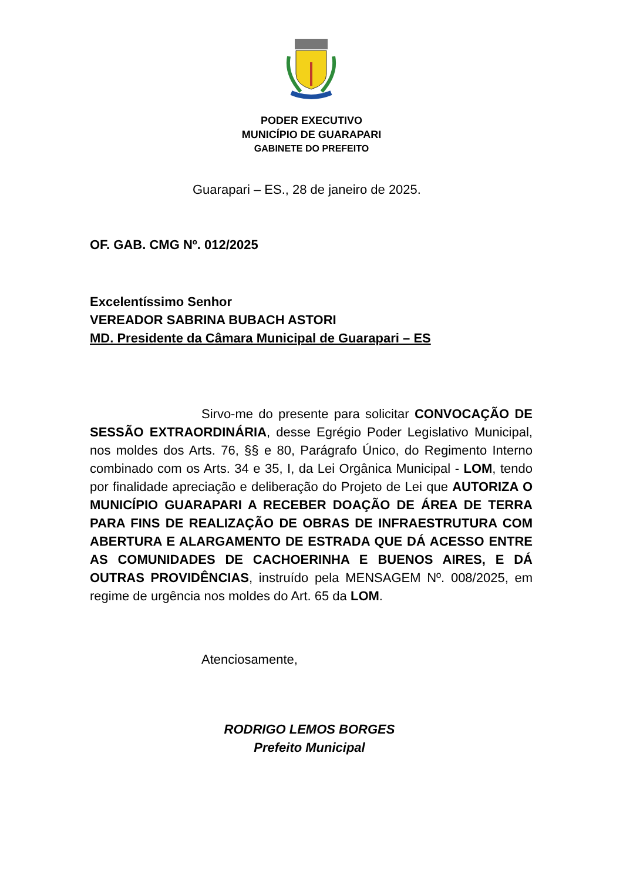PODER EXECUTIVO
MUNICÍPIO DE GUARAPARI
GABINETE DO PREFEITO
Guarapari – ES., 28 de janeiro de 2025.
OF. GAB. CMG Nº. 012/2025
Excelentíssimo Senhor
VEREADOR SABRINA BUBACH ASTORI
MD. Presidente da Câmara Municipal de Guarapari – ES
Sirvo-me do presente para solicitar CONVOCAÇÃO DE SESSÃO EXTRAORDINÁRIA, desse Egrégio Poder Legislativo Municipal, nos moldes dos Arts. 76, §§ e 80, Parágrafo Único, do Regimento Interno combinado com os Arts. 34 e 35, I, da Lei Orgânica Municipal - LOM, tendo por finalidade apreciação e deliberação do Projeto de Lei que AUTORIZA O MUNICÍPIO GUARAPARI A RECEBER DOAÇÃO DE ÁREA DE TERRA PARA FINS DE REALIZAÇÃO DE OBRAS DE INFRAESTRUTURA COM ABERTURA E ALARGAMENTO DE ESTRADA QUE DÁ ACESSO ENTRE AS COMUNIDADES DE CACHOERINHA E BUENOS AIRES, E DÁ OUTRAS PROVIDÊNCIAS, instruído pela MENSAGEM Nº. 008/2025, em regime de urgência nos moldes do Art. 65 da LOM.
Atenciosamente,
RODRIGO LEMOS BORGES
Prefeito Municipal